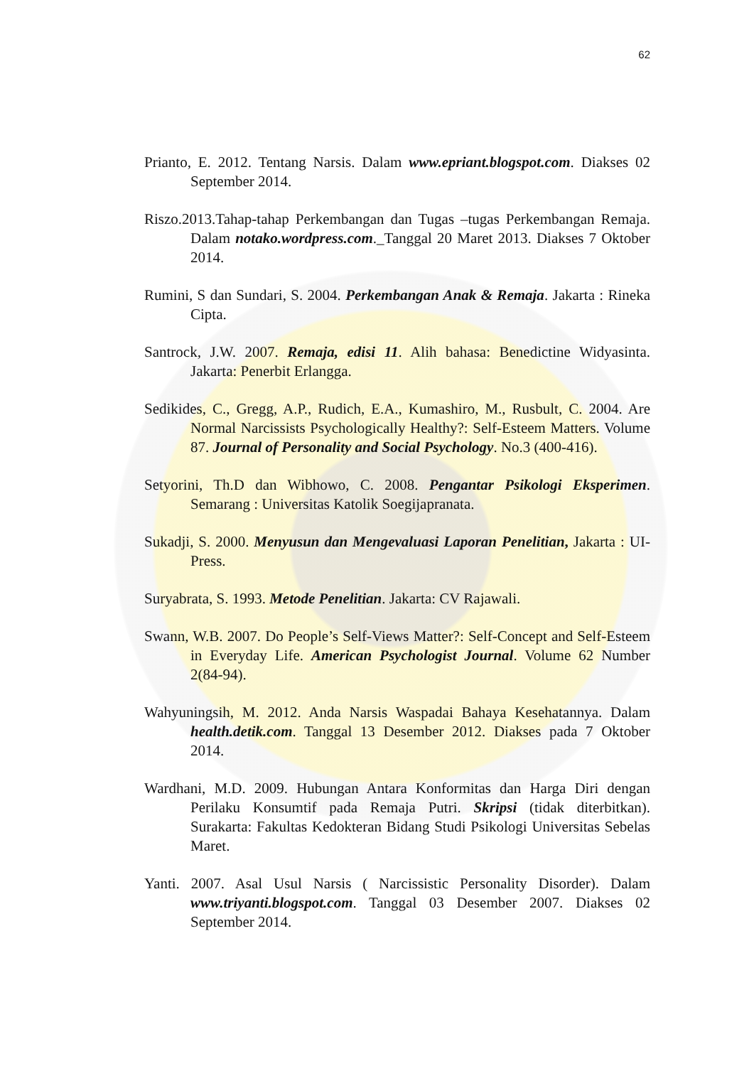62
Prianto, E. 2012. Tentang Narsis. Dalam www.epriant.blogspot.com. Diakses 02 September 2014.
Riszo.2013.Tahap-tahap Perkembangan dan Tugas –tugas Perkembangan Remaja. Dalam notako.wordpress.com._Tanggal 20 Maret 2013. Diakses 7 Oktober 2014.
Rumini, S dan Sundari, S. 2004. Perkembangan Anak & Remaja. Jakarta : Rineka Cipta.
Santrock, J.W. 2007. Remaja, edisi 11. Alih bahasa: Benedictine Widyasinta. Jakarta: Penerbit Erlangga.
Sedikides, C., Gregg, A.P., Rudich, E.A., Kumashiro, M., Rusbult, C. 2004. Are Normal Narcissists Psychologically Healthy?: Self-Esteem Matters. Volume 87. Journal of Personality and Social Psychology. No.3 (400-416).
Setyorini, Th.D dan Wibhowo, C. 2008. Pengantar Psikologi Eksperimen. Semarang : Universitas Katolik Soegijapranata.
Sukadji, S. 2000. Menyusun dan Mengevaluasi Laporan Penelitian, Jakarta : UI-Press.
Suryabrata, S. 1993. Metode Penelitian. Jakarta: CV Rajawali.
Swann, W.B. 2007. Do People’s Self-Views Matter?: Self-Concept and Self-Esteem in Everyday Life. American Psychologist Journal. Volume 62 Number 2(84-94).
Wahyuningsih, M. 2012. Anda Narsis Waspadai Bahaya Kesehatannya. Dalam health.detik.com. Tanggal 13 Desember 2012. Diakses pada 7 Oktober 2014.
Wardhani, M.D. 2009. Hubungan Antara Konformitas dan Harga Diri dengan Perilaku Konsumtif pada Remaja Putri. Skripsi (tidak diterbitkan). Surakarta: Fakultas Kedokteran Bidang Studi Psikologi Universitas Sebelas Maret.
Yanti. 2007. Asal Usul Narsis ( Narcissistic Personality Disorder). Dalam www.triyanti.blogspot.com. Tanggal 03 Desember 2007. Diakses 02 September 2014.